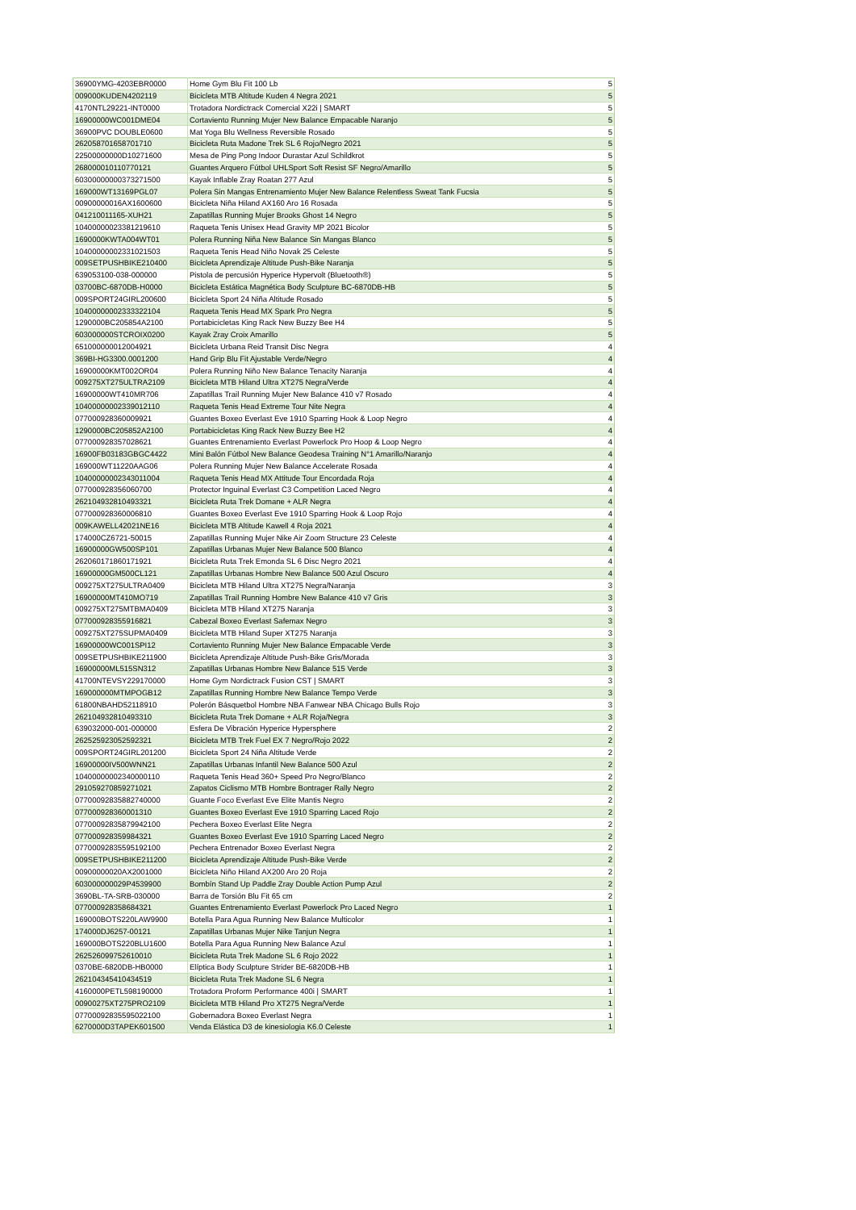| 36900YMG-4203EBR0000 | Home Gym Blu Fit 100 Lb | 5 |
| 009000KUDEN4202119 | Bicicleta MTB Altitude Kuden 4 Negra 2021 | 5 |
| 4170NTL29221-INT0000 | Trotadora Nordictrack Comercial X22i / SMART | 5 |
| 16900000WC001DME04 | Cortaviento Running Mujer New Balance Empacable Naranjo | 5 |
| 36900PVC DOUBLE0600 | Mat Yoga Blu Wellness Reversible Rosado | 5 |
| 262058701658701710 | Bicicleta Ruta Madone Trek SL 6 Rojo/Negro 2021 | 5 |
| 22500000000D10271600 | Mesa de Ping Pong Indoor Durastar Azul Schildkrot | 5 |
| 268000010110770121 | Guantes Arquero Fútbol UHLSport Soft Resist SF Negro/Amarillo | 5 |
| 60300000000373271500 | Kayak Inflable Zray Roatan 277 Azul | 5 |
| 169000WT13169PGL07 | Polera Sin Mangas Entrenamiento Mujer New Balance Relentless Sweat Tank Fucsia | 5 |
| 00900000016AX1600600 | Bicicleta Niña Hiland AX160 Aro 16 Rosada | 5 |
| 041210011165-XUH21 | Zapatillas Running Mujer Brooks Ghost 14 Negro | 5 |
| 10400000023381219610 | Raqueta Tenis Unisex Head Gravity MP 2021 Bicolor | 5 |
| 1690000KWTA004WT01 | Polera Running Niña New Balance Sin Mangas Blanco | 5 |
| 10400000002331021503 | Raqueta Tenis Head Niño Novak 25 Celeste | 5 |
| 009SETPUSHBIKE210400 | Bicicleta Aprendizaje Altitude Push-Bike Naranja | 5 |
| 639053100-038-000000 | Pistola de percusión Hyperice Hypervolt (Bluetooth®) | 5 |
| 03700BC-6870DB-H0000 | Bicicleta Estática Magnética Body Sculpture BC-6870DB-HB | 5 |
| 009SPORT24GIRL200600 | Bicicleta Sport 24 Niña Altitude Rosado | 5 |
| 10400000002333322104 | Raqueta Tenis Head MX Spark Pro Negra | 5 |
| 1290000BC205854A2100 | Portabicicletas King Rack New Buzzy Bee H4 | 5 |
| 603000000STCROIX0200 | Kayak Zray Croix Amarillo | 5 |
| 651000000012004921 | Bicicleta Urbana Reid Transit Disc Negra | 4 |
| 369BI-HG3300.0001200 | Hand Grip Blu Fit Ajustable Verde/Negro | 4 |
| 16900000KMT002OR04 | Polera Running Niño New Balance Tenacity Naranja | 4 |
| 009275XT275ULTRA2109 | Bicicleta MTB Hiland Ultra XT275 Negra/Verde | 4 |
| 16900000WT410MR706 | Zapatillas Trail Running Mujer New Balance 410 v7 Rosado | 4 |
| 10400000002339012110 | Raqueta Tenis Head Extreme Tour Nite Negra | 4 |
| 077000928360009921 | Guantes Boxeo Everlast Eve 1910 Sparring Hook & Loop Negro | 4 |
| 1290000BC205852A2100 | Portabicicletas King Rack New Buzzy Bee H2 | 4 |
| 077000928357028621 | Guantes Entrenamiento Everlast Powerlock Pro Hoop & Loop Negro | 4 |
| 16900FB03183GBGC4422 | Mini Balón Fútbol New Balance Geodesa Training N°1 Amarillo/Naranjo | 4 |
| 169000WT11220AAG06 | Polera Running Mujer New Balance Accelerate Rosada | 4 |
| 10400000002343011004 | Raqueta Tenis Head MX Attitude Tour Encordada Roja | 4 |
| 077000928356060700 | Protector Inguinal Everlast C3 Competition Laced Negro | 4 |
| 262104932810493321 | Bicicleta Ruta Trek Domane + ALR Negra | 4 |
| 077000928360006810 | Guantes Boxeo Everlast Eve 1910 Sparring Hook & Loop Rojo | 4 |
| 009KAWELL42021NE16 | Bicicleta MTB Altitude Kawell 4 Roja 2021 | 4 |
| 174000CZ6721-50015 | Zapatillas Running Mujer Nike Air Zoom Structure 23 Celeste | 4 |
| 16900000GW500SP101 | Zapatillas Urbanas Mujer New Balance 500 Blanco | 4 |
| 262060171860171921 | Bicicleta Ruta Trek Emonda SL 6 Disc Negro 2021 | 4 |
| 16900000GM500CL121 | Zapatillas Urbanas Hombre New Balance 500 Azul Oscuro | 4 |
| 009275XT275ULTRA0409 | Bicicleta MTB Hiland Ultra XT275 Negra/Naranja | 3 |
| 16900000MT410MO719 | Zapatillas Trail Running Hombre New Balance 410 v7 Gris | 3 |
| 009275XT275MTBMA0409 | Bicicleta MTB Hiland XT275 Naranja | 3 |
| 077000928355916821 | Cabezal Boxeo Everlast Safemax Negro | 3 |
| 009275XT275SUPMA0409 | Bicicleta MTB Hiland Super XT275 Naranja | 3 |
| 16900000WC001SPI12 | Cortaviento Running Mujer New Balance Empacable Verde | 3 |
| 009SETPUSHBIKE211900 | Bicicleta Aprendizaje Altitude Push-Bike Gris/Morada | 3 |
| 16900000ML515SN312 | Zapatillas Urbanas Hombre New Balance 515 Verde | 3 |
| 41700NTEVSY229170000 | Home Gym Nordictrack Fusion CST / SMART | 3 |
| 169000000MTMPOGB12 | Zapatillas Running Hombre New Balance Tempo Verde | 3 |
| 61800NBAHD52118910 | Polerón Básquetbol Hombre NBA Fanwear NBA Chicago Bulls Rojo | 3 |
| 262104932810493310 | Bicicleta Ruta Trek Domane + ALR Roja/Negra | 3 |
| 639032000-001-000000 | Esfera De Vibración Hyperice Hypersphere | 2 |
| 262525923052592321 | Bicicleta MTB Trek Fuel EX 7 Negro/Rojo 2022 | 2 |
| 009SPORT24GIRL201200 | Bicicleta Sport 24 Niña Altitude Verde | 2 |
| 16900000IV500WNN21 | Zapatillas Urbanas Infantil New Balance 500 Azul | 2 |
| 10400000002340000110 | Raqueta Tenis Head 360+ Speed Pro Negro/Blanco | 2 |
| 291059270859271021 | Zapatos Ciclismo MTB Hombre Bontrager Rally Negro | 2 |
| 07700092835882740000 | Guante Foco Everlast Eve Elite Mantis Negro | 2 |
| 077000928360001310 | Guantes Boxeo Everlast Eve 1910 Sparring Laced Rojo | 2 |
| 07700092835879942100 | Pechera Boxeo Everlast Elite Negra | 2 |
| 077000928359984321 | Guantes Boxeo Everlast Eve 1910 Sparring Laced Negro | 2 |
| 07700092835595192100 | Pechera Entrenador Boxeo Everlast Negra | 2 |
| 009SETPUSHBIKE211200 | Bicicleta Aprendizaje Altitude Push-Bike Verde | 2 |
| 00900000020AX2001000 | Bicicleta Niño Hiland AX200 Aro 20 Roja | 2 |
| 603000000029P4539900 | Bombín Stand Up Paddle Zray Double Action Pump Azul | 2 |
| 3690BL-TA-SRB-030000 | Barra de Torsión Blu Fit 65 cm | 2 |
| 077000928358684321 | Guantes Entrenamiento Everlast Powerlock Pro Laced Negro | 1 |
| 169000BOTS220LAW9900 | Botella Para Agua Running New Balance Multicolor | 1 |
| 174000DJ6257-00121 | Zapatillas Urbanas Mujer Nike Tanjun Negra | 1 |
| 169000BOTS220BLU1600 | Botella Para Agua Running New Balance Azul | 1 |
| 262526099752610010 | Bicicleta Ruta Trek Madone SL 6 Rojo 2022 | 1 |
| 0370BE-6820DB-HB0000 | Elíptica Body Sculpture Strider BE-6820DB-HB | 1 |
| 262104345410434519 | Bicicleta Ruta Trek Madone SL 6 Negra | 1 |
| 4160000PETL598190000 | Trotadora Proform Performance 400i / SMART | 1 |
| 00900275XT275PRO2109 | Bicicleta MTB Hiland Pro XT275 Negra/Verde | 1 |
| 07700092835595022100 | Gobernadora Boxeo Everlast Negra | 1 |
| 6270000D3TAPEK601500 | Venda Elástica D3 de kinesiologia K6.0 Celeste | 1 |